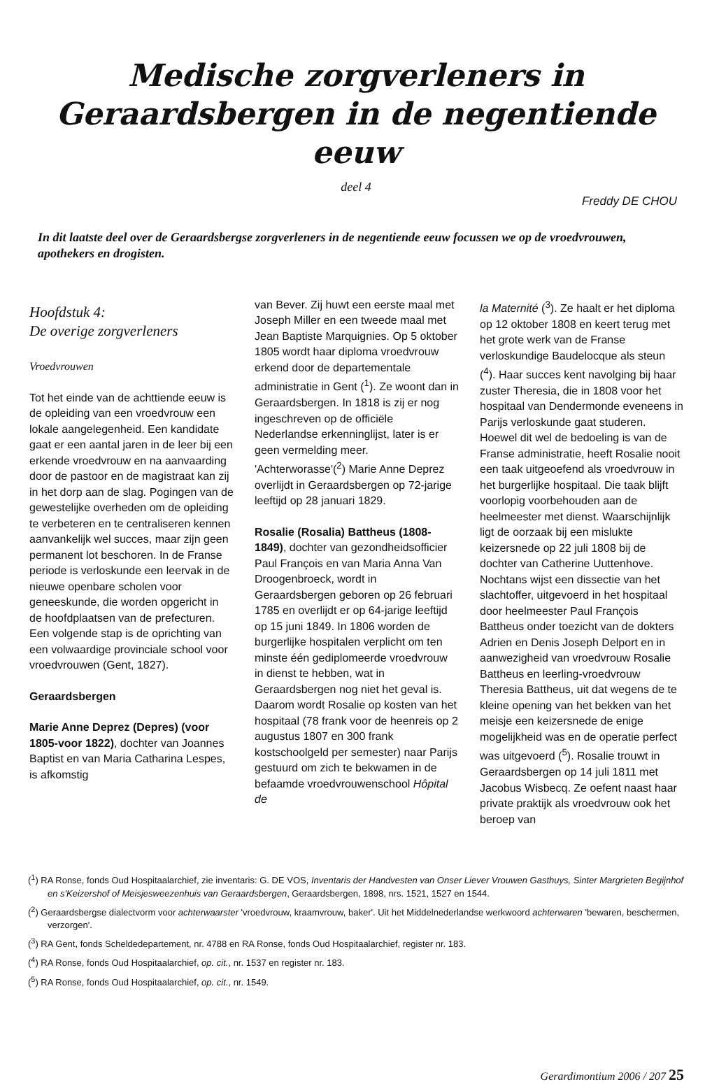Medische zorgverleners in
Geraardsbergen in de negentiende eeuw
deel 4
Freddy DE CHOU
In dit laatste deel over de Geraardsbergse zorgverleners in de negentiende eeuw focussen we op de vroedvrouwen, apothekers en drogisten.
Hoofdstuk 4:
De overige zorgverleners
Vroedvrouwen
Tot het einde van de achttiende eeuw is de opleiding van een vroedvrouw een lokale aangelegenheid. Een kandidate gaat er een aantal jaren in de leer bij een erkende vroedvrouw en na aanvaarding door de pastoor en de magistraat kan zij in het dorp aan de slag. Pogingen van de gewestelijke overheden om de opleiding te verbeteren en te centraliseren kennen aanvankelijk wel succes, maar zijn geen permanent lot beschoren. In de Franse periode is verloskunde een leervak in de nieuwe openbare scholen voor geneeskunde, die worden opgericht in de hoofdplaatsen van de prefecturen. Een volgende stap is de oprichting van een volwaardige provinciale school voor vroedvrouwen (Gent, 1827).
Geraardsbergen
Marie Anne Deprez (Depres) (voor 1805-voor 1822), dochter van Joannes Baptist en van Maria Catharina Lespes, is afkomstig
van Bever. Zij huwt een eerste maal met Joseph Miller en een tweede maal met Jean Baptiste Marquignies. Op 5 oktober 1805 wordt haar diploma vroedvrouw erkend door de departementale administratie in Gent (<sup>1</sup>). Ze woont dan in Geraardsbergen. In 1818 is zij er nog ingeschreven op de officiële Nederlandse erkenninglijst, later is er geen vermelding meer. 'Achterworasse'(<sup>2</sup>) Marie Anne Deprez overlijdt in Geraardsbergen op 72-jarige leeftijd op 28 januari 1829.
Rosalie (Rosalia) Battheus (1808-1849), dochter van gezondheidsofficier Paul François en van Maria Anna Van Droogenbroeck, wordt in Geraardsbergen geboren op 26 februari 1785 en overlijdt er op 64-jarige leeftijd op 15 juni 1849. In 1806 worden de burgerlijke hospitalen verplicht om ten minste één gediplomeerde vroedvrouw in dienst te hebben, wat in Geraardsbergen nog niet het geval is. Daarom wordt Rosalie op kosten van het hospitaal (78 frank voor de heenreis op 2 augustus 1807 en 300 frank kostschoolgeld per semester) naar Parijs gestuurd om zich te bekwamen in de befaamde vroedvrouwenschool Hôpital de
la Maternité (<sup>3</sup>). Ze haalt er het diploma op 12 oktober 1808 en keert terug met het grote werk van de Franse verloskundige Baudelocque als steun (<sup>4</sup>). Haar succes kent navolging bij haar zuster Theresia, die in 1808 voor het hospitaal van Dendermonde eveneens in Parijs verloskunde gaat studeren. Hoewel dit wel de bedoeling is van de Franse administratie, heeft Rosalie nooit een taak uitgeoefend als vroedvrouw in het burgerlijke hospitaal. Die taak blijft voorlopig voorbehouden aan de heelmeester met dienst. Waarschijnlijk ligt de oorzaak bij een mislukte keizersnede op 22 juli 1808 bij de dochter van Catherine Uuttenhove. Nochtans wijst een dissectie van het slachtoffer, uitgevoerd in het hospitaal door heelmeester Paul François Battheus onder toezicht van de dokters Adrien en Denis Joseph Delport en in aanwezigheid van vroedvrouw Rosalie Battheus en leerling-vroedvrouw Theresia Battheus, uit dat wegens de te kleine opening van het bekken van het meisje een keizersnede de enige mogelijkheid was en de operatie perfect was uitgevoerd (<sup>5</sup>). Rosalie trouwt in Geraardsbergen op 14 juli 1811 met Jacobus Wisbecq. Ze oefent naast haar private praktijk als vroedvrouw ook het beroep van
(<sup>1</sup>) RA Ronse, fonds Oud Hospitaalarchief, zie inventaris: G. DE VOS, Inventaris der Handvesten van Onser Liever Vrouwen Gasthuys, Sinter Margrieten Begijnhof en s'Keizershof of Meisjesweezenhuis van Geraardsbergen, Geraardsbergen, 1898, nrs. 1521, 1527 en 1544.
(<sup>2</sup>) Geraardsbergse dialectvorm voor achterwaarster 'vroedvrouw, kraamvrouw, baker'. Uit het Middelnederlandse werkwoord achterwaren 'bewaren, beschermen, verzorgen'.
(<sup>3</sup>) RA Gent, fonds Scheldedepartement, nr. 4788 en RA Ronse, fonds Oud Hospitaalarchief, register nr. 183.
(<sup>4</sup>) RA Ronse, fonds Oud Hospitaalarchief, op. cit., nr. 1537 en register nr. 183.
(<sup>5</sup>) RA Ronse, fonds Oud Hospitaalarchief, op. cit., nr. 1549.
Gerardimontium 2006 / 207 25